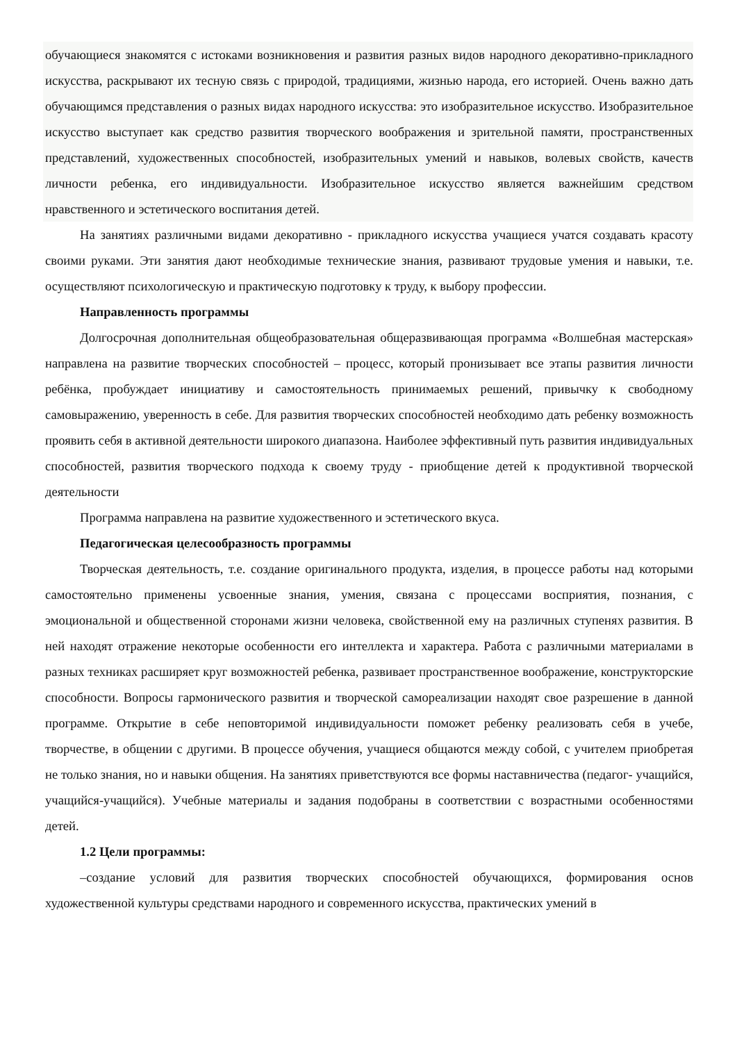обучающиеся знакомятся с истоками возникновения и развития разных видов народного декоративно-прикладного искусства, раскрывают их тесную связь с природой, традициями, жизнью народа, его историей. Очень важно дать обучающимся представления о разных видах народного искусства: это изобразительное искусство. Изобразительное искусство выступает как средство развития творческого воображения и зрительной памяти, пространственных представлений, художественных способностей, изобразительных умений и навыков, волевых свойств, качеств личности ребенка, его индивидуальности. Изобразительное искусство является важнейшим средством нравственного и эстетического воспитания детей.
На занятиях различными видами декоративно - прикладного искусства учащиеся учатся создавать красоту своими руками. Эти занятия дают необходимые технические знания, развивают трудовые умения и навыки, т.е. осуществляют психологическую и практическую подготовку к труду, к выбору профессии.
Направленность программы
Долгосрочная дополнительная общеобразовательная общеразвивающая программа «Волшебная мастерская» направлена на развитие творческих способностей – процесс, который пронизывает все этапы развития личности ребёнка, пробуждает инициативу и самостоятельность принимаемых решений, привычку к свободному самовыражению, уверенность в себе. Для развития творческих способностей необходимо дать ребенку возможность проявить себя в активной деятельности широкого диапазона. Наиболее эффективный путь развития индивидуальных способностей, развития творческого подхода к своему труду - приобщение детей к продуктивной творческой деятельности
Программа направлена на развитие художественного и эстетического вкуса.
Педагогическая целесообразность программы
Творческая деятельность, т.е. создание оригинального продукта, изделия, в процессе работы над которыми самостоятельно применены усвоенные знания, умения, связана с процессами восприятия, познания, с эмоциональной и общественной сторонами жизни человека, свойственной ему на различных ступенях развития. В ней находят отражение некоторые особенности его интеллекта и характера. Работа с различными материалами в разных техниках расширяет круг возможностей ребенка, развивает пространственное воображение, конструкторские способности. Вопросы гармонического развития и творческой самореализации находят свое разрешение в данной программе. Открытие в себе неповторимой индивидуальности поможет ребенку реализовать себя в учебе, творчестве, в общении с другими. В процессе обучения, учащиеся общаются между собой, с учителем приобретая не только знания, но и навыки общения. На занятиях приветствуются все формы наставничества (педагог- учащийся, учащийся-учащийся). Учебные материалы и задания подобраны в соответствии с возрастными особенностями детей.
1.2 Цели программы:
–создание условий для развития творческих способностей обучающихся, формирования основ художественной культуры средствами народного и современного искусства, практических умений в